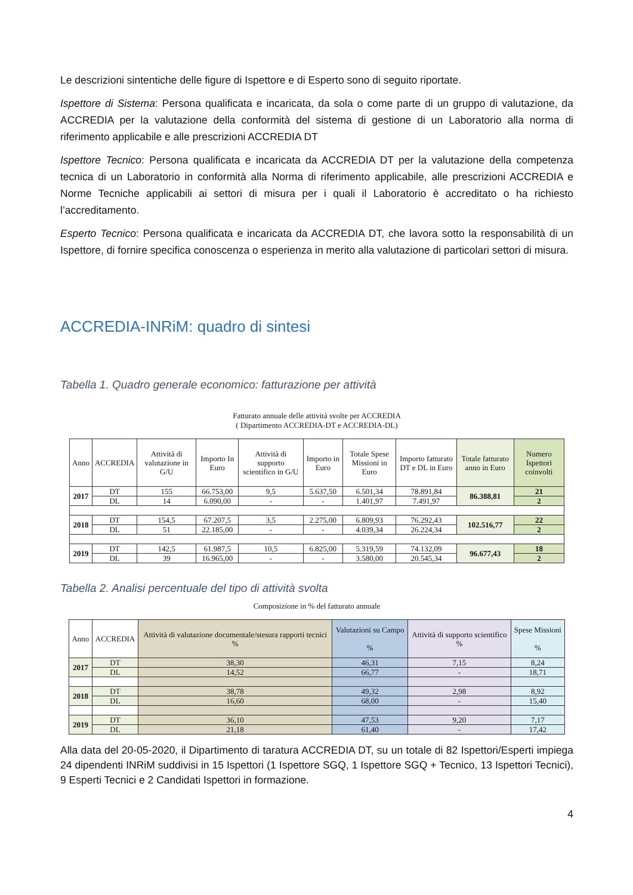Le descrizioni sintentiche delle figure di Ispettore e di Esperto sono di seguito riportate.
Ispettore di Sistema: Persona qualificata e incaricata, da sola o come parte di un gruppo di valutazione, da ACCREDIA per la valutazione della conformità del sistema di gestione di un Laboratorio alla norma di riferimento applicabile e alle prescrizioni ACCREDIA DT
Ispettore Tecnico: Persona qualificata e incaricata da ACCREDIA DT per la valutazione della competenza tecnica di un Laboratorio in conformità alla Norma di riferimento applicabile, alle prescrizioni ACCREDIA e Norme Tecniche applicabili ai settori di misura per i quali il Laboratorio è accreditato o ha richiesto l’accreditamento.
Esperto Tecnico: Persona qualificata e incaricata da ACCREDIA DT, che lavora sotto la responsabilità di un Ispettore, di fornire specifica conoscenza o esperienza in merito alla valutazione di particolari settori di misura.
ACCREDIA-INRiM: quadro di sintesi
Tabella 1. Quadro generale economico: fatturazione per attività
Fatturato annuale delle attività svolte per ACCREDIA
( Dipartimento ACCREDIA-DT e ACCREDIA-DL)
| Anno | ACCREDIA | Attività di valutazione in G/U | Importo In Euro | Attività di supporto scientifico in G/U | Importo in Euro | Totale Spese Missioni in Euro | Importo fatturato DT e DL in Euro | Totale fatturato anno in Euro | Numero Ispettori coinvolti |
| --- | --- | --- | --- | --- | --- | --- | --- | --- | --- |
| 2017 | DT | 155 | 66.753,00 | 9,5 | 5.637,50 | 6.501,34 | 78.891,84 | 86.388,81 | 21 |
| | DL | 14 | 6.090,00 | - | - | 1.401,97 | 7.491,97 | | 2 |
| 2018 | DT | 154,5 | 67.207,5 | 3,5 | 2.275,00 | 6.809,93 | 76.292,43 | 102.516,77 | 22 |
| | DL | 51 | 22.185,00 | - | - | 4.039,34 | 26.224,34 | | 2 |
| 2019 | DT | 142,5 | 61.987,5 | 10,5 | 6.825,00 | 5.319,59 | 74.132,09 | 96.677,43 | 18 |
| | DL | 39 | 16.965,00 | - | - | 3.580,00 | 20.545,34 | | 2 |
Tabella 2. Analisi percentuale del tipo di attività svolta
Composizione in % del fatturato annuale
| Anno | ACCREDIA | Attività di valutazione documentale/stesura rapporti tecnici % | Valutazioni su Campo % | Attività di supporto scientifico % | Spese Missioni % |
| --- | --- | --- | --- | --- | --- |
| 2017 | DT | 38,30 | 46,31 | 7,15 | 8,24 |
| | DL | 14,52 | 66,77 | - | 18,71 |
| 2018 | DT | 38,78 | 49,32 | 2,98 | 8,92 |
| | DL | 16,60 | 68,00 | - | 15,40 |
| 2019 | DT | 36,10 | 47,53 | 9,20 | 7,17 |
| | DL | 21,18 | 61,40 | - | 17,42 |
Alla data del 20-05-2020, il Dipartimento di taratura ACCREDIA DT, su un totale di 82 Ispettori/Esperti impiega 24 dipendenti INRiM suddivisi in 15 Ispettori (1 Ispettore SGQ, 1 Ispettore SGQ + Tecnico, 13 Ispettori Tecnici), 9 Esperti Tecnici e 2 Candidati Ispettori in formazione.
4